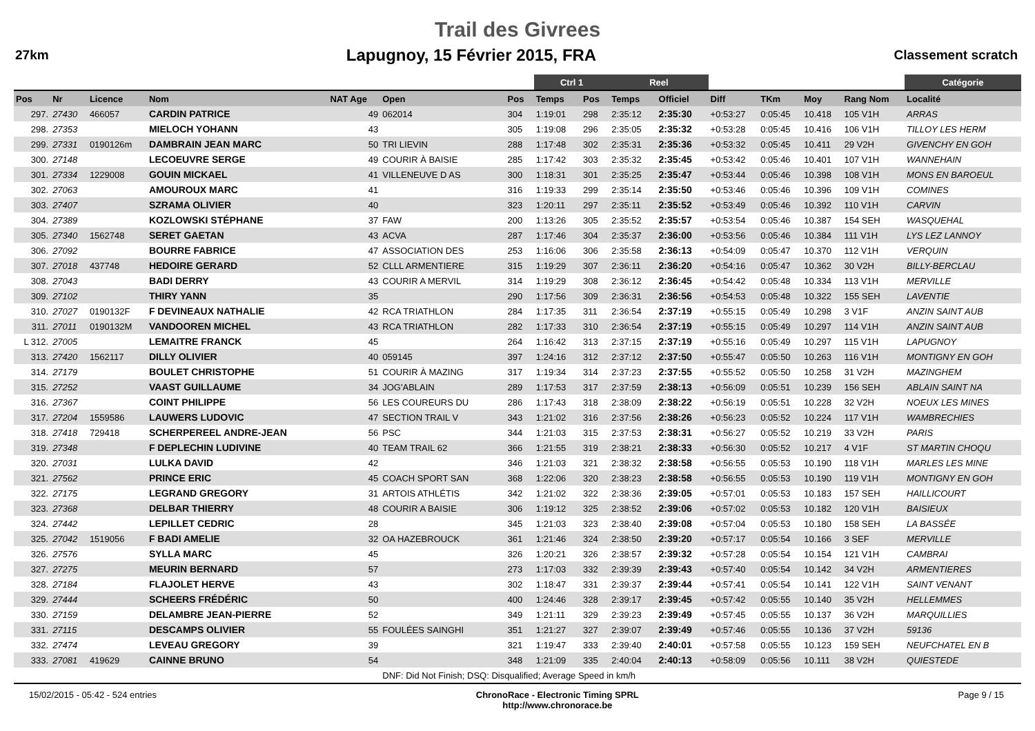Trail des Givrees
27km Lapugnoy, 15 Février 2015, FRA Classement scratch
| | | | | | | | Ctrl 1 | | Reel | | | | | | Catégorie |
| --- | --- | --- | --- | --- | --- | --- | --- | --- | --- | --- | --- | --- | --- | --- | --- |
| Pos | Nr | Licence | Nom | NAT Age | Open | Pos | Temps | Pos | Temps | Officiel | Diff | TKm | Moy | Rang Nom | Localité |
| 297. | 27430 | 466057 | CARDIN PATRICE | 49 | 062014 | 304 | 1:19:01 | 298 | 2:35:12 | 2:35:30 | +0:53:27 | 0:05:45 | 10.418 | 105 V1H | ARRAS |
| 298. | 27353 | | MIELOCH YOHANN | 43 | | 305 | 1:19:08 | 296 | 2:35:05 | 2:35:32 | +0:53:28 | 0:05:45 | 10.416 | 106 V1H | TILLOY LES HERM |
| 299. | 27331 | 0190126m | DAMBRAIN JEAN MARC | 50 | TRI LIEVIN | 288 | 1:17:48 | 302 | 2:35:31 | 2:35:36 | +0:53:32 | 0:05:45 | 10.411 | 29 V2H | GIVENCHY EN GOH |
| 300. | 27148 | | LECOEUVRE SERGE | 49 | COURIR À BAISIE | 285 | 1:17:42 | 303 | 2:35:32 | 2:35:45 | +0:53:42 | 0:05:46 | 10.401 | 107 V1H | WANNEHAIN |
| 301. | 27334 | 1229008 | GOUIN MICKAEL | 41 | VILLENEUVE D AS | 300 | 1:18:31 | 301 | 2:35:25 | 2:35:47 | +0:53:44 | 0:05:46 | 10.398 | 108 V1H | MONS EN BAROEUL |
| 302. | 27063 | | AMOUROUX MARC | 41 | | 316 | 1:19:33 | 299 | 2:35:14 | 2:35:50 | +0:53:46 | 0:05:46 | 10.396 | 109 V1H | COMINES |
| 303. | 27407 | | SZRAMA OLIVIER | 40 | | 323 | 1:20:11 | 297 | 2:35:11 | 2:35:52 | +0:53:49 | 0:05:46 | 10.392 | 110 V1H | CARVIN |
| 304. | 27389 | | KOZLOWSKI STÉPHANE | 37 | FAW | 200 | 1:13:26 | 305 | 2:35:52 | 2:35:57 | +0:53:54 | 0:05:46 | 10.387 | 154 SEH | WASQUEHAL |
| 305. | 27340 | 1562748 | SERET GAETAN | 43 | ACVA | 287 | 1:17:46 | 304 | 2:35:37 | 2:36:00 | +0:53:56 | 0:05:46 | 10.384 | 111 V1H | LYS LEZ LANNOY |
| 306. | 27092 | | BOURRE FABRICE | 47 | ASSOCIATION DES | 253 | 1:16:06 | 306 | 2:35:58 | 2:36:13 | +0:54:09 | 0:05:47 | 10.370 | 112 V1H | VERQUIN |
| 307. | 27018 | 437748 | HEDOIRE GERARD | 52 | CLLL ARMENTIERE | 315 | 1:19:29 | 307 | 2:36:11 | 2:36:20 | +0:54:16 | 0:05:47 | 10.362 | 30 V2H | BILLY-BERCLAU |
| 308. | 27043 | | BADI DERRY | 43 | COURIR A MERVIL | 314 | 1:19:29 | 308 | 2:36:12 | 2:36:45 | +0:54:42 | 0:05:48 | 10.334 | 113 V1H | MERVILLE |
| 309. | 27102 | | THIRY YANN | 35 | | 290 | 1:17:56 | 309 | 2:36:31 | 2:36:56 | +0:54:53 | 0:05:48 | 10.322 | 155 SEH | LAVENTIE |
| 310. | 27027 | 0190132F | F DEVINEAUX NATHALIE | 42 | RCA TRIATHLON | 284 | 1:17:35 | 311 | 2:36:54 | 2:37:19 | +0:55:15 | 0:05:49 | 10.298 | 3 V1F | ANZIN SAINT AUB |
| 311. | 27011 | 0190132M | VANDOOREN MICHEL | 43 | RCA TRIATHLON | 282 | 1:17:33 | 310 | 2:36:54 | 2:37:19 | +0:55:15 | 0:05:49 | 10.297 | 114 V1H | ANZIN SAINT AUB |
| L 312. | 27005 | | LEMAITRE FRANCK | 45 | | 264 | 1:16:42 | 313 | 2:37:15 | 2:37:19 | +0:55:16 | 0:05:49 | 10.297 | 115 V1H | LAPUGNOY |
| 313. | 27420 | 1562117 | DILLY OLIVIER | 40 | 059145 | 397 | 1:24:16 | 312 | 2:37:12 | 2:37:50 | +0:55:47 | 0:05:50 | 10.263 | 116 V1H | MONTIGNY EN GOH |
| 314. | 27179 | | BOULET CHRISTOPHE | 51 | COURIR À MAZING | 317 | 1:19:34 | 314 | 2:37:23 | 2:37:55 | +0:55:52 | 0:05:50 | 10.258 | 31 V2H | MAZINGHEM |
| 315. | 27252 | | VAAST GUILLAUME | 34 | JOG'ABLAIN | 289 | 1:17:53 | 317 | 2:37:59 | 2:38:13 | +0:56:09 | 0:05:51 | 10.239 | 156 SEH | ABLAIN SAINT NA |
| 316. | 27367 | | COINT PHILIPPE | 56 | LES COUREURS DU | 286 | 1:17:43 | 318 | 2:38:09 | 2:38:22 | +0:56:19 | 0:05:51 | 10.228 | 32 V2H | NOEUX LES MINES |
| 317. | 27204 | 1559586 | LAUWERS LUDOVIC | 47 | SECTION TRAIL V | 343 | 1:21:02 | 316 | 2:37:56 | 2:38:26 | +0:56:23 | 0:05:52 | 10.224 | 117 V1H | WAMBRECHIES |
| 318. | 27418 | 729418 | SCHERPEREEL ANDRE-JEAN | 56 | PSC | 344 | 1:21:03 | 315 | 2:37:53 | 2:38:31 | +0:56:27 | 0:05:52 | 10.219 | 33 V2H | PARIS |
| 319. | 27348 | | F DEPLECHIN LUDIVINE | 40 | TEAM TRAIL 62 | 366 | 1:21:55 | 319 | 2:38:21 | 2:38:33 | +0:56:30 | 0:05:52 | 10.217 | 4 V1F | ST MARTIN CHOQU |
| 320. | 27031 | | LULKA DAVID | 42 | | 346 | 1:21:03 | 321 | 2:38:32 | 2:38:58 | +0:56:55 | 0:05:53 | 10.190 | 118 V1H | MARLES LES MINE |
| 321. | 27562 | | PRINCE ERIC | 45 | COACH SPORT SAN | 368 | 1:22:06 | 320 | 2:38:23 | 2:38:58 | +0:56:55 | 0:05:53 | 10.190 | 119 V1H | MONTIGNY EN GOH |
| 322. | 27175 | | LEGRAND GREGORY | 31 | ARTOIS ATHLÉTIS | 342 | 1:21:02 | 322 | 2:38:36 | 2:39:05 | +0:57:01 | 0:05:53 | 10.183 | 157 SEH | HAILLICOURT |
| 323. | 27368 | | DELBAR THIERRY | 48 | COURIR A BAISIE | 306 | 1:19:12 | 325 | 2:38:52 | 2:39:06 | +0:57:02 | 0:05:53 | 10.182 | 120 V1H | BAISIEUX |
| 324. | 27442 | | LEPILLET CEDRIC | 28 | | 345 | 1:21:03 | 323 | 2:38:40 | 2:39:08 | +0:57:04 | 0:05:53 | 10.180 | 158 SEH | LA BASSÉE |
| 325. | 27042 | 1519056 | F BADI AMELIE | 32 | OA HAZEBROUCK | 361 | 1:21:46 | 324 | 2:38:50 | 2:39:20 | +0:57:17 | 0:05:54 | 10.166 | 3 SEF | MERVILLE |
| 326. | 27576 | | SYLLA MARC | 45 | | 326 | 1:20:21 | 326 | 2:38:57 | 2:39:32 | +0:57:28 | 0:05:54 | 10.154 | 121 V1H | CAMBRAI |
| 327. | 27275 | | MEURIN BERNARD | 57 | | 273 | 1:17:03 | 332 | 2:39:39 | 2:39:43 | +0:57:40 | 0:05:54 | 10.142 | 34 V2H | ARMENTIERES |
| 328. | 27184 | | FLAJOLET HERVE | 43 | | 302 | 1:18:47 | 331 | 2:39:37 | 2:39:44 | +0:57:41 | 0:05:54 | 10.141 | 122 V1H | SAINT VENANT |
| 329. | 27444 | | SCHEERS FRÉDÉRIC | 50 | | 400 | 1:24:46 | 328 | 2:39:17 | 2:39:45 | +0:57:42 | 0:05:55 | 10.140 | 35 V2H | HELLEMMES |
| 330. | 27159 | | DELAMBRE JEAN-PIERRE | 52 | | 349 | 1:21:11 | 329 | 2:39:23 | 2:39:49 | +0:57:45 | 0:05:55 | 10.137 | 36 V2H | MARQUILLIES |
| 331. | 27115 | | DESCAMPS OLIVIER | 55 | FOULÉES SAINGHI | 351 | 1:21:27 | 327 | 2:39:07 | 2:39:49 | +0:57:46 | 0:05:55 | 10.136 | 37 V2H | 59136 |
| 332. | 27474 | | LEVEAU GREGORY | 39 | | 321 | 1:19:47 | 333 | 2:39:40 | 2:40:01 | +0:57:58 | 0:05:55 | 10.123 | 159 SEH | NEUFCHATEL EN B |
| 333. | 27081 | 419629 | CAINNE BRUNO | 54 | | 348 | 1:21:09 | 335 | 2:40:04 | 2:40:13 | +0:58:09 | 0:05:56 | 10.111 | 38 V2H | QUIESTEDE |
| | | | | | DNF: Did Not Finish; DSQ: Disqualified; Average Speed in km/h | | | | | | | | | | |
15/02/2015 - 05:42 - 524 entries ChronoRace - Electronic Timing SPRL
http://www.chronorace.be Page 9 / 15